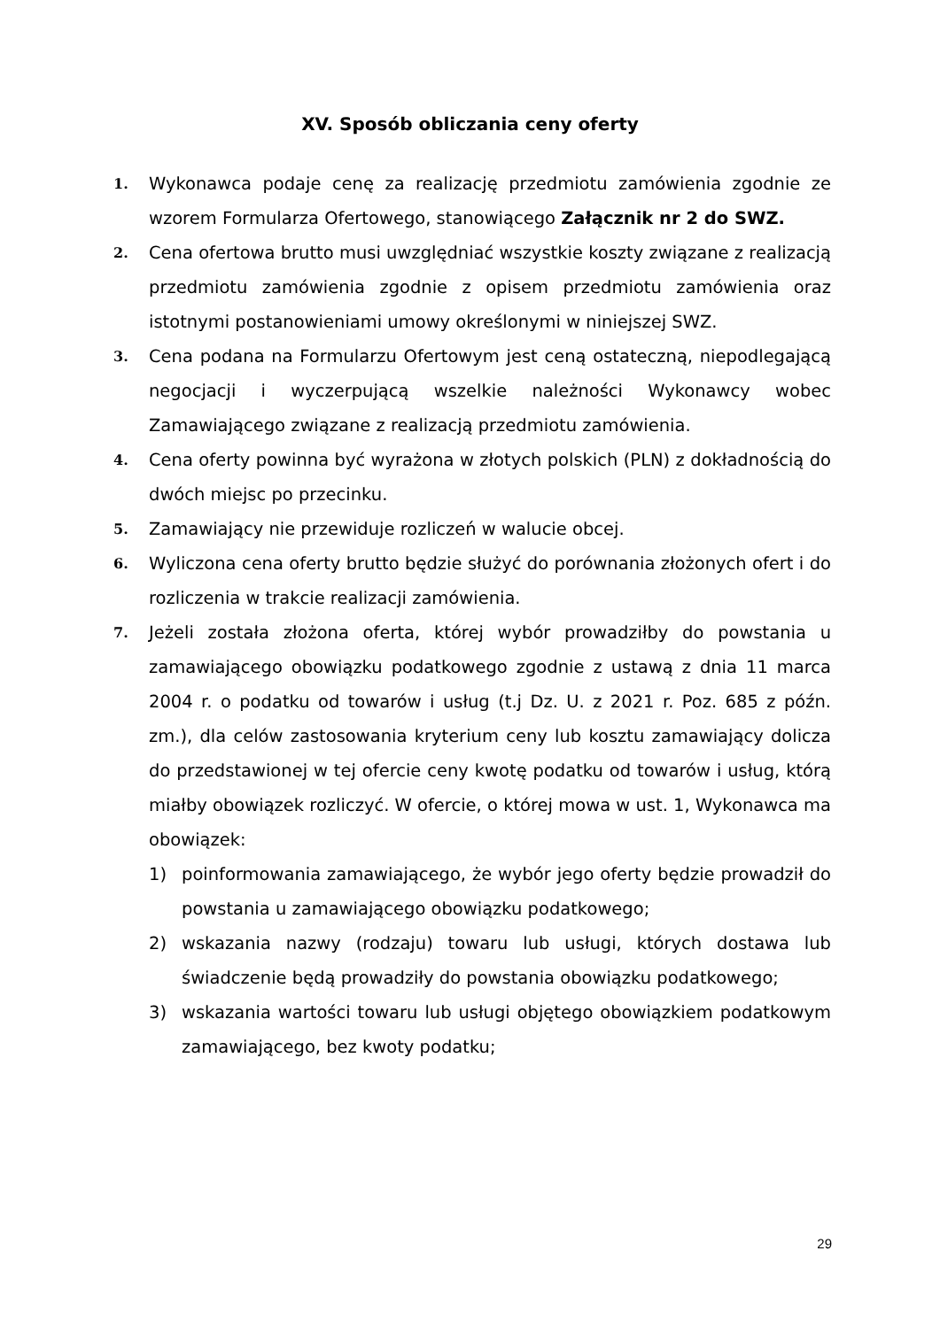XV. Sposób obliczania ceny oferty
1.
Wykonawca podaje cenę za realizację przedmiotu zamówienia zgodnie ze wzorem Formularza Ofertowego, stanowiącego Załącznik nr 2 do SWZ.
2.
Cena ofertowa brutto musi uwzględniać wszystkie koszty związane z realizacją przedmiotu zamówienia zgodnie z opisem przedmiotu zamówienia oraz istotnymi postanowieniami umowy określonymi w niniejszej SWZ.
3.
Cena podana na Formularzu Ofertowym jest ceną ostateczną, niepodlegającą negocjacji i wyczerpującą wszelkie należności Wykonawcy wobec Zamawiającego związane z realizacją przedmiotu zamówienia.
4.
Cena oferty powinna być wyrażona w złotych polskich (PLN) z dokładnością do dwóch miejsc po przecinku.
5.
Zamawiający nie przewiduje rozliczeń w walucie obcej.
6.
Wyliczona cena oferty brutto będzie służyć do porównania złożonych ofert i do rozliczenia w trakcie realizacji zamówienia.
7.
Jeżeli została złożona oferta, której wybór prowadziłby do powstania u zamawiającego obowiązku podatkowego zgodnie z ustawą z dnia 11 marca 2004 r. o podatku od towarów i usług (t.j Dz. U. z 2021 r. Poz. 685 z późn. zm.), dla celów zastosowania kryterium ceny lub kosztu zamawiający dolicza do przedstawionej w tej ofercie ceny kwotę podatku od towarów i usług, którą miałby obowiązek rozliczyć. W ofercie, o której mowa w ust. 1, Wykonawca ma obowiązek:
1) poinformowania zamawiającego, że wybór jego oferty będzie prowadził do powstania u zamawiającego obowiązku podatkowego;
2) wskazania nazwy (rodzaju) towaru lub usługi, których dostawa lub świadczenie będą prowadziły do powstania obowiązku podatkowego;
3) wskazania wartości towaru lub usługi objętego obowiązkiem podatkowym zamawiającego, bez kwoty podatku;
29